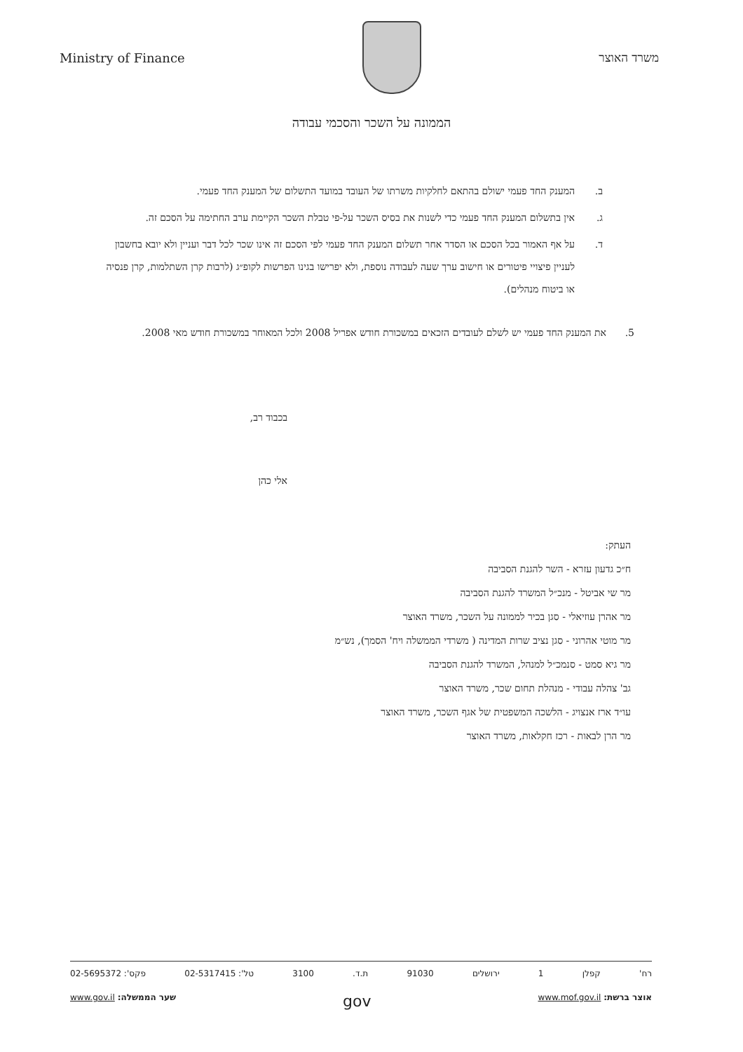Ministry of Finance משרד האוצר
הממונה על השכר והסכמי עבודה
ב. המענק החד פעמי ישולם בהתאם לחלקיות משרתו של העובד במועד התשלום של המענק החד פעמי.
ג. אין בתשלום המענק החד פעמי כדי לשנות את בסיס השכר על-פי טבלת השכר הקיימת ערב החתימה על הסכם זה.
ד. על אף האמור בכל הסכם או הסדר אחר תשלום המענק החד פעמי לפי הסכם זה אינו שכר לכל דבר ועניין ולא יובא בחשבון לעניין פיצויי פיטורים או חישוב ערך שעה לעבודה נוספת, ולא יפרישו בגינו הפרשות לקופ״ג (לרבות קרן השתלמות, קרן פנסיה או ביטוח מנהלים).
5. את המענק החד פעמי יש לשלם לעובדים הזכאים במשכורת חודש אפריל 2008 ולכל המאוחר במשכורת חודש מאי 2008.
בכבוד רב,
אלי כהן
העתק:
ח״כ גדעון עזרא - השר להגנת הסביבה
מר שי אביטל - מנכ״ל המשרד להגנת הסביבה
מר אהרן עוזיאלי - סגן בכיר לממונה על השכר, משרד האוצר
מר מוטי אהרוני - סגן נציב שרות המדינה ( משרדי הממשלה ויח' הסמך), נש״מ
מר גיא סמט - סנמכ״ל למנהל, המשרד להגנת הסביבה
גב' צהלה עבודי - מנהלת תחום שכר, משרד האוצר
עו״ד ארז אנצויג - הלשכה המשפטית של אגף השכר, משרד האוצר
מר הרן לבאות - רכז חקלאות, משרד האוצר
רח' קפלן 1 ירושלים 91030 ת.ד. 3100 טל': 02-5317415 פקס': 02-5695372
אוצר ברשת: www.mof.gov.il gov שער הממשלה: www.gov.il